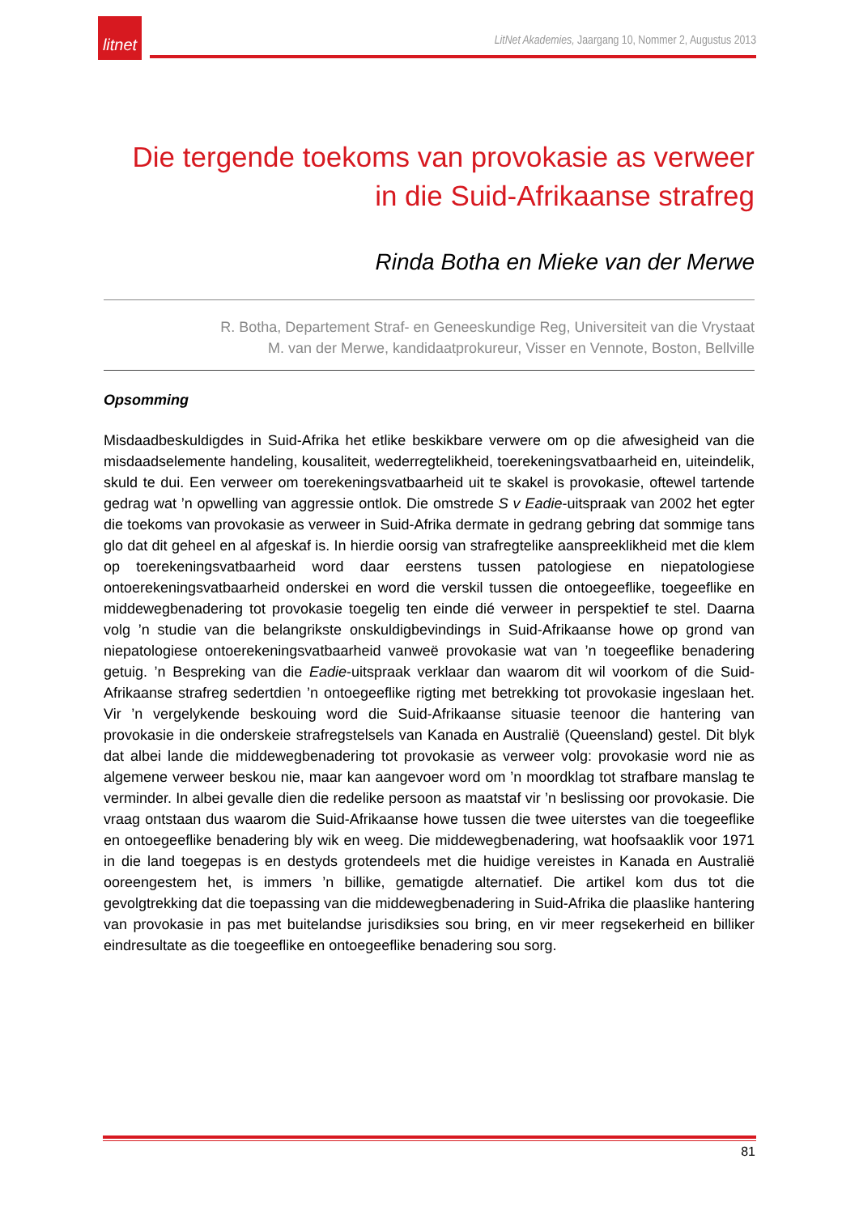litnet
LitNet Akademies, Jaargang 10, Nommer 2, Augustus 2013
Die tergende toekoms van provokasie as verweer in die Suid-Afrikaanse strafreg
Rinda Botha en Mieke van der Merwe
R. Botha, Departement Straf- en Geneeskundige Reg, Universiteit van die Vrystaat
M. van der Merwe, kandidaatprokureur, Visser en Vennote, Boston, Bellville
Opsomming
Misdaadbeskuldigdes in Suid-Afrika het etlike beskikbare verwere om op die afwesigheid van die misdaadselemente handeling, kousaliteit, wederregtelikheid, toerekeningsvatbaarheid en, uiteindelik, skuld te dui. Een verweer om toerekeningsvatbaarheid uit te skakel is provokasie, oftewel tartende gedrag wat ’n opwelling van aggressie ontlok. Die omstrede S v Eadie-uitspraak van 2002 het egter die toekoms van provokasie as verweer in Suid-Afrika dermate in gedrang gebring dat sommige tans glo dat dit geheel en al afgeskaf is. In hierdie oorsig van strafregtelike aanspreeklikheid met die klem op toerekeningsvatbaarheid word daar eerstens tussen patologiese en niepatologiese ontoerekeningsvatbaarheid onderskei en word die verskil tussen die ontoegeeflike, toegeeflike en middewegbenadering tot provokasie toegelig ten einde dié verweer in perspektief te stel. Daarna volg ’n studie van die belangrikste onskuldigbevindings in Suid-Afrikaanse howe op grond van niepatologiese ontoerekeningsvatbaarheid vanweë provokasie wat van ’n toegeeflike benadering getuig. ’n Bespreking van die Eadie-uitspraak verklaar dan waarom dit wil voorkom of die Suid-Afrikaanse strafreg sedertdien ’n ontoegeeflike rigting met betrekking tot provokasie ingeslaan het. Vir ’n vergelykende beskouing word die Suid-Afrikaanse situasie teenoor die hantering van provokasie in die onderskeie strafregstelsels van Kanada en Australië (Queensland) gestel. Dit blyk dat albei lande die middewegbenadering tot provokasie as verweer volg: provokasie word nie as algemene verweer beskou nie, maar kan aangevoer word om ’n moordklag tot strafbare manslag te verminder. In albei gevalle dien die redelike persoon as maatstaf vir ’n beslissing oor provokasie. Die vraag ontstaan dus waarom die Suid-Afrikaanse howe tussen die twee uiterstes van die toegeeflike en ontoegeeflike benadering bly wik en weeg. Die middewegbenadering, wat hoofsaaklik voor 1971 in die land toegepas is en destyds grotendeels met die huidige vereistes in Kanada en Australië ooreengestem het, is immers ’n billike, gematigde alternatief. Die artikel kom dus tot die gevolgtrekking dat die toepassing van die middewegbenadering in Suid-Afrika die plaaslike hantering van provokasie in pas met buitelandse jurisdiksies sou bring, en vir meer regsekerheid en billiker eindresultate as die toegeeflike en ontoegeeflike benadering sou sorg.
81